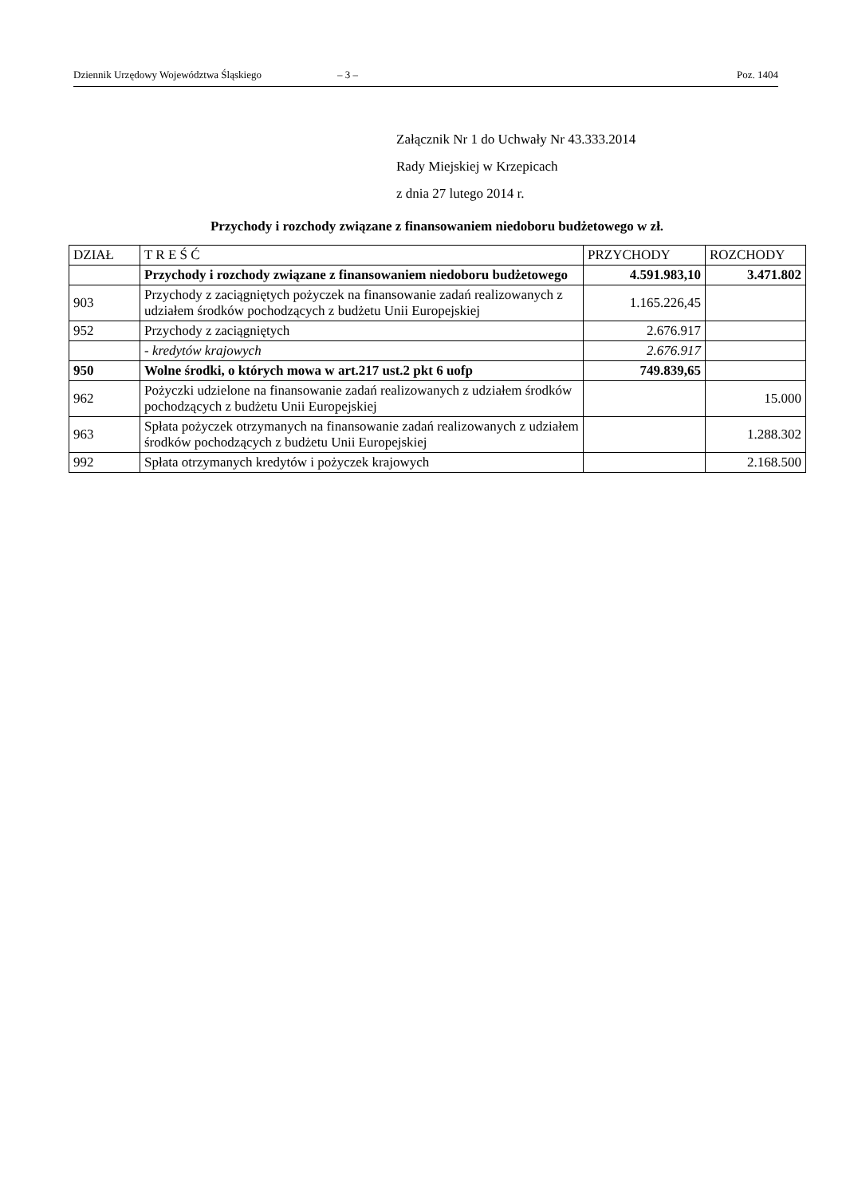Dziennik Urzędowy Województwa Śląskiego – 3 – Poz. 1404
Załącznik Nr 1 do Uchwały Nr 43.333.2014
Rady Miejskiej w Krzepicach
z dnia 27 lutego 2014 r.
Przychody i rozchody związane z finansowaniem niedoboru budżetowego w zł.
| DZIAŁ | T R E Ś Ć | PRZYCHODY | ROZCHODY |
| --- | --- | --- | --- |
| | Przychody i rozchody związane z finansowaniem niedoboru budżetowego | 4.591.983,10 | 3.471.802 |
| 903 | Przychody z zaciągniętych pożyczek na finansowanie zadań realizowanych z udziałem środków pochodzących z budżetu Unii Europejskiej | 1.165.226,45 | |
| 952 | Przychody z zaciągniętych | 2.676.917 | |
| | - kredytów krajowych | 2.676.917 | |
| 950 | Wolne środki, o których mowa w art.217 ust.2 pkt 6 uofp | 749.839,65 | |
| 962 | Pożyczki udzielone na finansowanie zadań realizowanych z udziałem środków pochodzących z budżetu Unii Europejskiej | | 15.000 |
| 963 | Spłata pożyczek otrzymanych na finansowanie zadań realizowanych z udziałem środków pochodzących z budżetu Unii Europejskiej | | 1.288.302 |
| 992 | Spłata otrzymanych kredytów i pożyczek krajowych | | 2.168.500 |